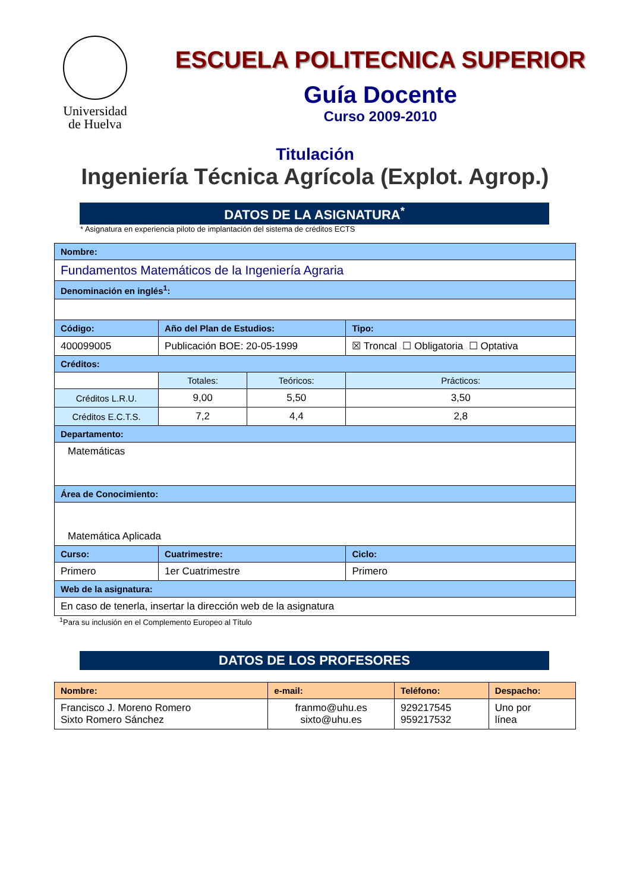Universidad
de Huelva
ESCUELA POLITECNICA SUPERIOR
Guía Docente
Curso 2009-2010
Titulación
Ingeniería Técnica Agrícola (Explot. Agrop.)
DATOS DE LA ASIGNATURA<sup>*</sup>
* Asignatura en experiencia piloto de implantación del sistema de créditos ECTS
| Nombre: | | | |
| --- | --- | --- | --- |
| Fundamentos Matemáticos de la Ingeniería Agraria | | | |
| Denominación en inglés<sup>1</sup>: | | | |
| Código: | Año del Plan de Estudios: | | Tipo: |
| 400099005 | Publicación BOE: 20-05-1999 | | ☒ Troncal ☐ Obligatoria ☐ Optativa |
| Créditos: | | | |
| | Totales: | Teóricos: | Prácticos: |
| Créditos L.R.U. | 9,00 | 5,50 | 3,50 |
| Créditos E.C.T.S. | 7,2 | 4,4 | 2,8 |
| Departamento: | | | |
| Matemáticas | | | |
| Área de Conocimiento: | | | |
| Matemática Aplicada | | | |
| Curso: | Cuatrimestre: | | Ciclo: |
| Primero | 1er Cuatrimestre | | Primero |
| Web de la asignatura: | | | |
| En caso de tenerla, insertar la dirección web de la asignatura | | | |
<sup>1</sup> Para su inclusión en el Complemento Europeo al Título
DATOS DE LOS PROFESORES
| Nombre: | e-mail: | Teléfono: | Despacho: |
| --- | --- | --- | --- |
| Francisco J. Moreno Romero Sixto Romero Sánchez | franmo@uhu.es sixto@uhu.es | 929217545 959217532 | Uno por línea |